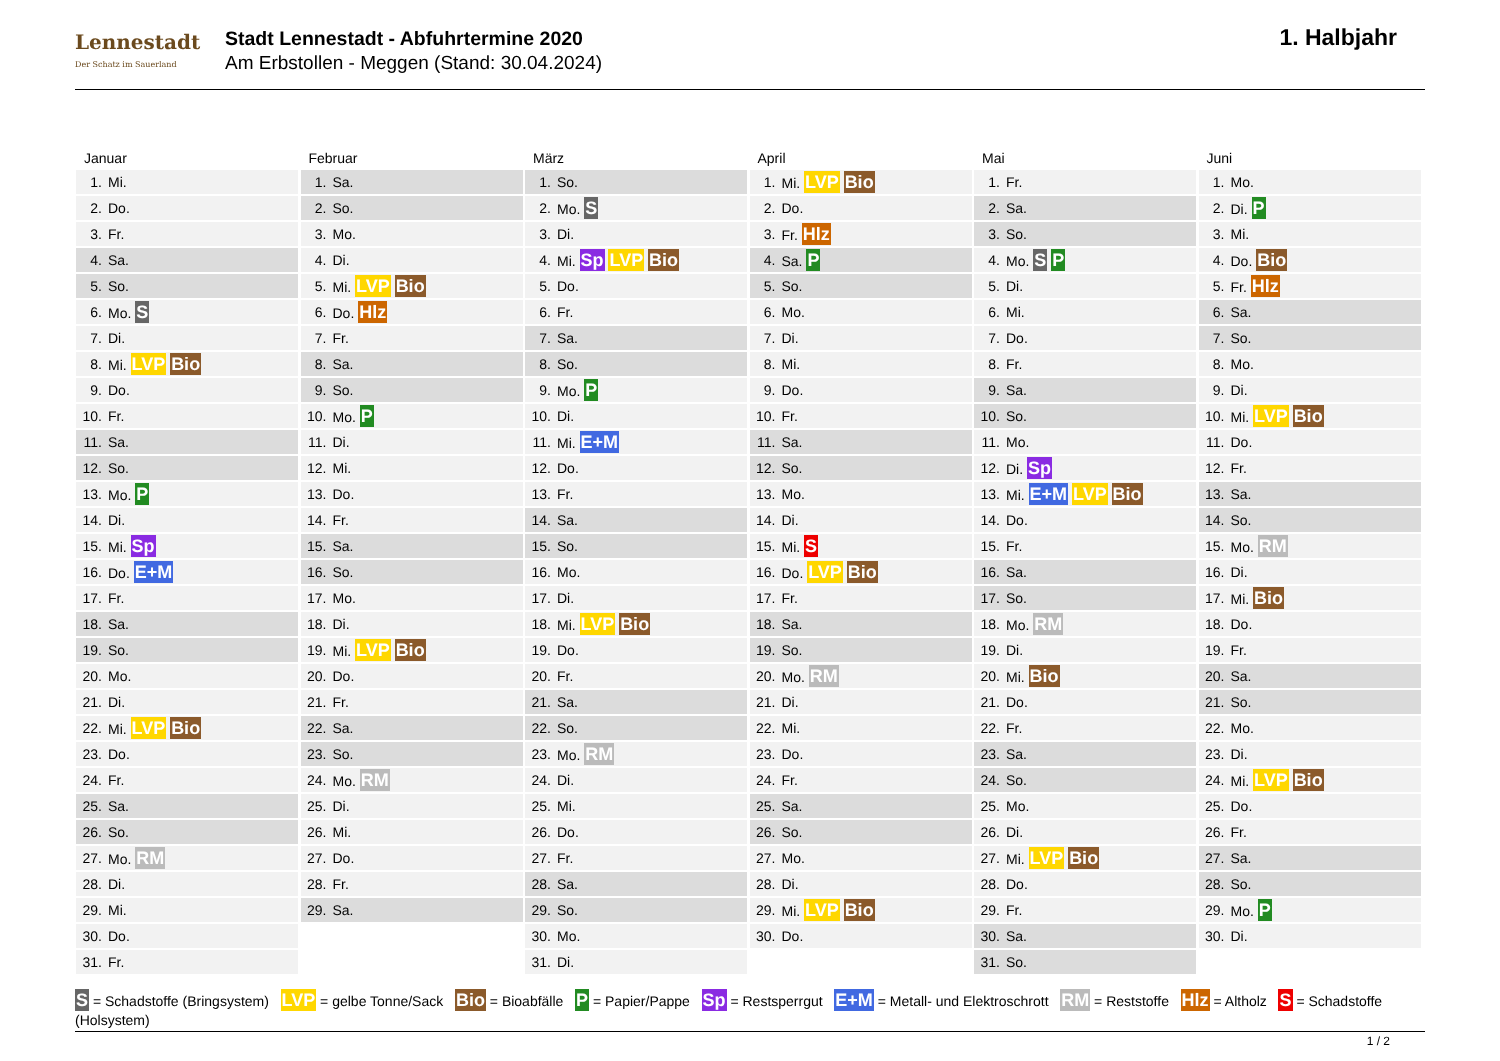Lennestadt
Der Schatz im Sauerland
Stadt Lennestadt - Abfuhrtermine 2020
Am Erbstollen - Meggen (Stand: 30.04.2024)
1. Halbjahr
Januar
| 1. | Mi. |
| 2. | Do. |
| 3. | Fr. |
| 4. | Sa. |
| 5. | So. |
| 6. | Mo. S |
| 7. | Di. |
| 8. | Mi. LVP Bio |
| 9. | Do. |
| 10. | Fr. |
| 11. | Sa. |
| 12. | So. |
| 13. | Mo. P |
| 14. | Di. |
| 15. | Mi. Sp |
| 16. | Do. E+M |
| 17. | Fr. |
| 18. | Sa. |
| 19. | So. |
| 20. | Mo. |
| 21. | Di. |
| 22. | Mi. LVP Bio |
| 23. | Do. |
| 24. | Fr. |
| 25. | Sa. |
| 26. | So. |
| 27. | Mo. RM |
| 28. | Di. |
| 29. | Mi. |
| 30. | Do. |
| 31. | Fr. |
Februar
| 1. | Sa. |
| 2. | So. |
| 3. | Mo. |
| 4. | Di. |
| 5. | Mi. LVP Bio |
| 6. | Do. Hlz |
| 7. | Fr. |
| 8. | Sa. |
| 9. | So. |
| 10. | Mo. P |
| 11. | Di. |
| 12. | Mi. |
| 13. | Do. |
| 14. | Fr. |
| 15. | Sa. |
| 16. | So. |
| 17. | Mo. |
| 18. | Di. |
| 19. | Mi. LVP Bio |
| 20. | Do. |
| 21. | Fr. |
| 22. | Sa. |
| 23. | So. |
| 24. | Mo. RM |
| 25. | Di. |
| 26. | Mi. |
| 27. | Do. |
| 28. | Fr. |
| 29. | Sa. |
März
| 1. | So. |
| 2. | Mo. S |
| 3. | Di. |
| 4. | Mi. Sp LVP Bio |
| 5. | Do. |
| 6. | Fr. |
| 7. | Sa. |
| 8. | So. |
| 9. | Mo. P |
| 10. | Di. |
| 11. | Mi. E+M |
| 12. | Do. |
| 13. | Fr. |
| 14. | Sa. |
| 15. | So. |
| 16. | Mo. |
| 17. | Di. |
| 18. | Mi. LVP Bio |
| 19. | Do. |
| 20. | Fr. |
| 21. | Sa. |
| 22. | So. |
| 23. | Mo. RM |
| 24. | Di. |
| 25. | Mi. |
| 26. | Do. |
| 27. | Fr. |
| 28. | Sa. |
| 29. | So. |
| 30. | Mo. |
| 31. | Di. |
April
| 1. | Mi. LVP Bio |
| 2. | Do. |
| 3. | Fr. Hlz |
| 4. | Sa. P |
| 5. | So. |
| 6. | Mo. |
| 7. | Di. |
| 8. | Mi. |
| 9. | Do. |
| 10. | Fr. |
| 11. | Sa. |
| 12. | So. |
| 13. | Mo. |
| 14. | Di. |
| 15. | Mi. S |
| 16. | Do. LVP Bio |
| 17. | Fr. |
| 18. | Sa. |
| 19. | So. |
| 20. | Mo. RM |
| 21. | Di. |
| 22. | Mi. |
| 23. | Do. |
| 24. | Fr. |
| 25. | Sa. |
| 26. | So. |
| 27. | Mo. |
| 28. | Di. |
| 29. | Mi. LVP Bio |
| 30. | Do. |
Mai
| 1. | Fr. |
| 2. | Sa. |
| 3. | So. |
| 4. | Mo. S P |
| 5. | Di. |
| 6. | Mi. |
| 7. | Do. |
| 8. | Fr. |
| 9. | Sa. |
| 10. | So. |
| 11. | Mo. |
| 12. | Di. Sp |
| 13. | Mi. E+M LVP Bio |
| 14. | Do. |
| 15. | Fr. |
| 16. | Sa. |
| 17. | So. |
| 18. | Mo. RM |
| 19. | Di. |
| 20. | Mi. Bio |
| 21. | Do. |
| 22. | Fr. |
| 23. | Sa. |
| 24. | So. |
| 25. | Mo. |
| 26. | Di. |
| 27. | Mi. LVP Bio |
| 28. | Do. |
| 29. | Fr. |
| 30. | Sa. |
| 31. | So. |
Juni
| 1. | Mo. |
| 2. | Di. P |
| 3. | Mi. |
| 4. | Do. Bio |
| 5. | Fr. Hlz |
| 6. | Sa. |
| 7. | So. |
| 8. | Mo. |
| 9. | Di. |
| 10. | Mi. LVP Bio |
| 11. | Do. |
| 12. | Fr. |
| 13. | Sa. |
| 14. | So. |
| 15. | Mo. RM |
| 16. | Di. |
| 17. | Mi. Bio |
| 18. | Do. |
| 19. | Fr. |
| 20. | Sa. |
| 21. | So. |
| 22. | Mo. |
| 23. | Di. |
| 24. | Mi. LVP Bio |
| 25. | Do. |
| 26. | Fr. |
| 27. | Sa. |
| 28. | So. |
| 29. | Mo. P |
| 30. | Di. |
S = Schadstoffe (Bringsystem) LVP = gelbe Tonne/Sack Bio = Bioabfälle P = Papier/Pappe Sp = Restsperrgut E+M = Metall- und Elektroschrott RM = Reststoffe Hlz = Altholz S = Schadstoffe (Holsystem)
1 / 2